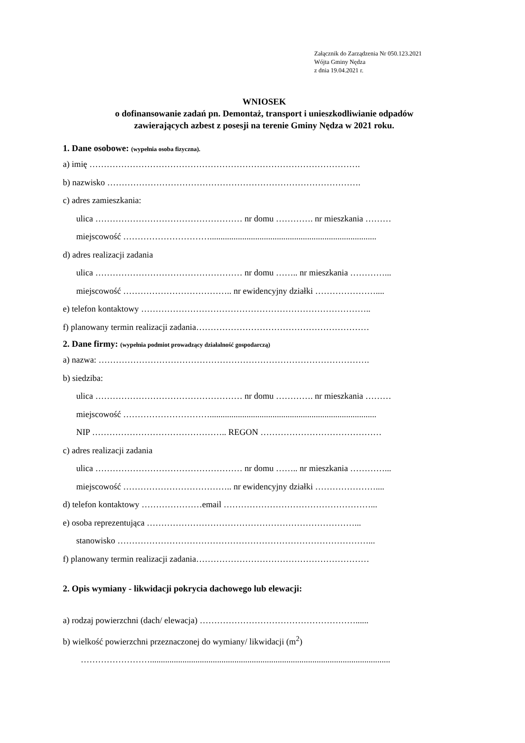Załącznik do Zarządzenia Nr 050.123.2021
Wójta Gminy Nędza
z dnia 19.04.2021 r.
WNIOSEK
o dofinansowanie zadań pn. Demontaż, transport i unieszkodliwianie odpadów
zawierających azbest z posesji na terenie Gminy Nędza w 2021 roku.
1. Dane osobowe: (wypełnia osoba fizyczna).
a) imię ………………………………………………………………………………….
b) nazwisko …………………………………………………………………………….
c) adres zamieszkania:
ulica …………………………………………… nr domu …………. nr mieszkania ………
miejscowość ………………………….............................................................................
d) adres realizacji zadania
ulica …………………………………………… nr domu …….. nr mieszkania …………...
miejscowość ……………………………….. nr ewidencyjny działki …………………....
e) telefon kontaktowy ……………………………………………………………………..
f) planowany termin realizacji zadania……………………………………………………
2. Dane firmy: (wypełnia podmiot prowadzący działalność gospodarczą)
a) nazwa: ………………………………………………………………………………….
b) siedziba:
ulica …………………………………………… nr domu …………. nr mieszkania ………
miejscowość ………………………….............................................................................
NIP ……………………………………….. REGON ……………………………………
c) adres realizacji zadania
ulica …………………………………………… nr domu …….. nr mieszkania …………...
miejscowość ……………………………….. nr ewidencyjny działki …………………....
d) telefon kontaktowy …………………email ……………………………………………...
e) osoba reprezentująca ………………………………………………………………...
stanowisko ……………………………………………………………………………...
f) planowany termin realizacji zadania……………………………………………………
2. Opis wymiany - likwidacji pokrycia dachowego lub elewacji:
a) rodzaj powierzchni (dach/ elewacja) ………………………………………………......
b) wielkość powierzchni przeznaczonej do wymiany/ likwidacji (m<sup>2</sup>)
……………………...............................................................................................................